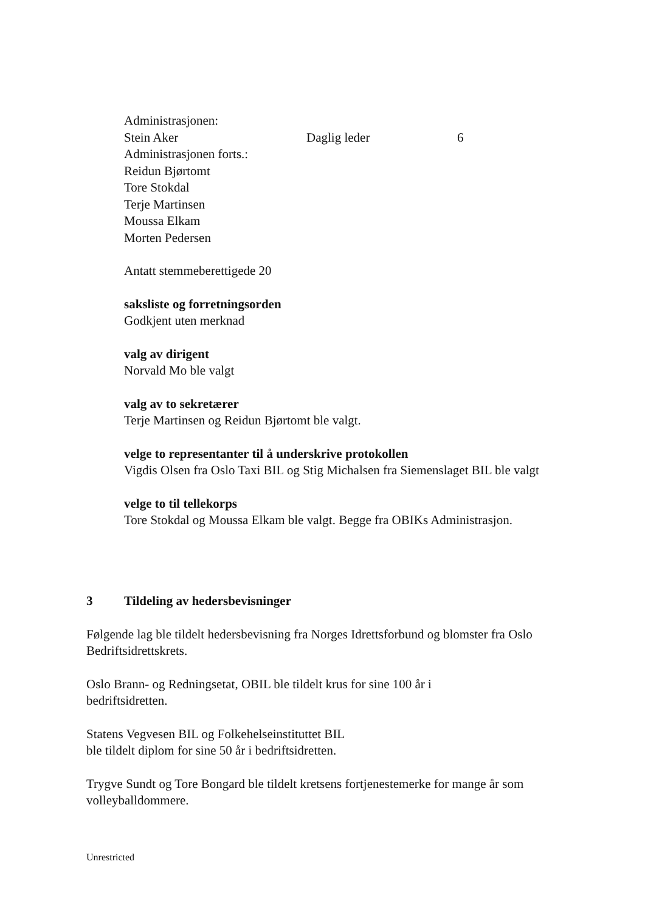Administrasjonen:
Stein Aker Daglig leder 6
Administrasjonen forts.:
Reidun Bjørtomt
Tore Stokdal
Terje Martinsen
Moussa Elkam
Morten Pedersen
Antatt stemmeberettigede 20
saksliste og forretningsorden
Godkjent uten merknad
valg av dirigent
Norvald Mo ble valgt
valg av to sekretærer
Terje Martinsen og Reidun Bjørtomt ble valgt.
velge to representanter til å underskrive protokollen
Vigdis Olsen fra Oslo Taxi BIL og Stig Michalsen fra Siemenslaget BIL ble valgt
velge to til tellekorps
Tore Stokdal og Moussa Elkam ble valgt. Begge fra OBIKs Administrasjon.
3 Tildeling av hedersbevisninger
Følgende lag ble tildelt hedersbevisning fra Norges Idrettsforbund og blomster fra Oslo Bedriftsidrettskrets.
Oslo Brann- og Redningsetat, OBIL ble tildelt krus for sine 100 år i
bedriftsidretten.
Statens Vegvesen BIL og Folkehelseinstituttet BIL
ble tildelt diplom for sine 50 år i bedriftsidretten.
Trygve Sundt og Tore Bongard ble tildelt kretsens fortjenestemerke for mange år som volleyballdommere.
Unrestricted